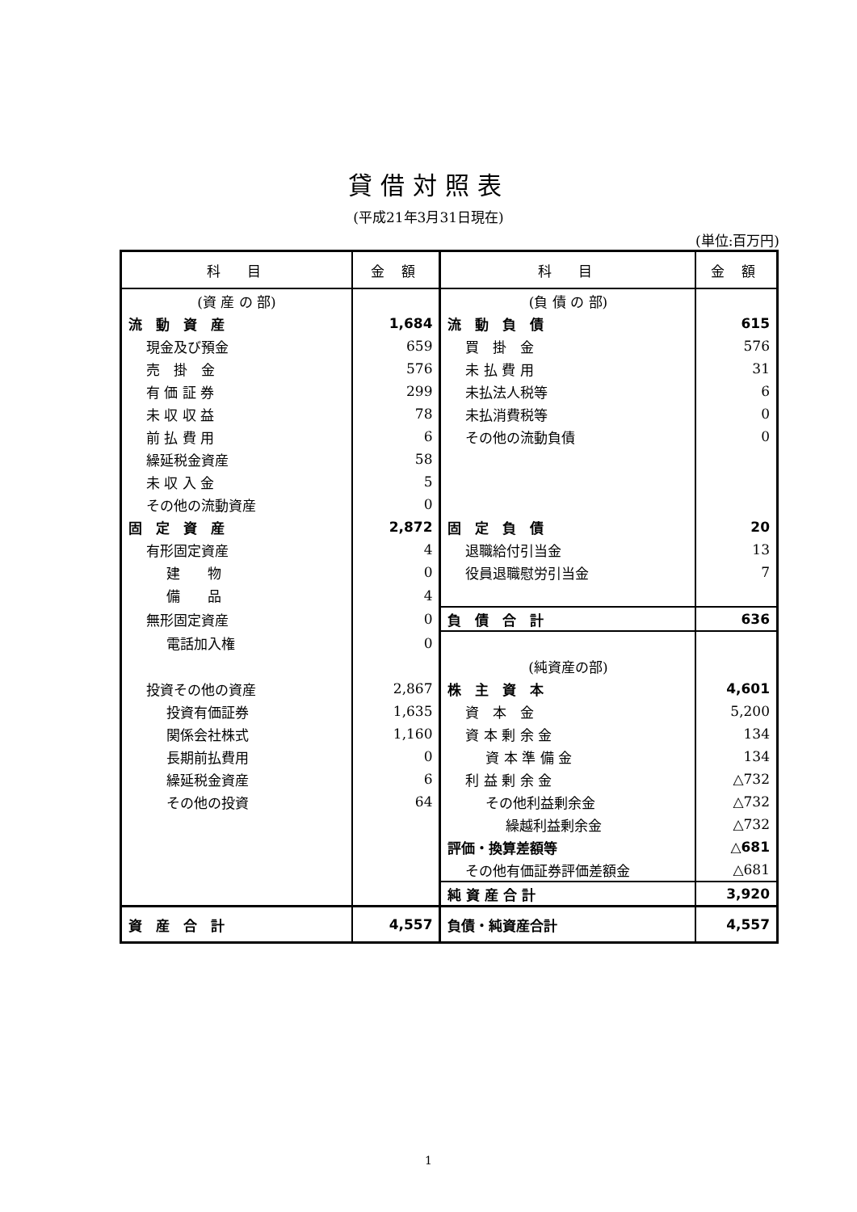貸借対照表
(平成21年3月31日現在)
(単位:百万円)
| 科 目 | 金 額 | 科 目 | 金 額 |
| --- | --- | --- | --- |
| (資 産 の 部) | | (負 債 の 部) | |
| 流 動 資 産 | 1,684 | 流 動 負 債 | 615 |
| 現金及び預金 | 659 | 買 掛 金 | 576 |
| 売 掛 金 | 576 | 未 払 費 用 | 31 |
| 有 価 証 券 | 299 | 未払法人税等 | 6 |
| 未 収 収 益 | 78 | 未払消費税等 | 0 |
| 前 払 費 用 | 6 | その他の流動負債 | 0 |
| 繰延税金資産 | 58 | | |
| 未 収 入 金 | 5 | | |
| その他の流動資産 | 0 | | |
| 固 定 資 産 | 2,872 | 固 定 負 債 | 20 |
| 有形固定資産 | 4 | 退職給付引当金 | 13 |
| 建 物 | 0 | 役員退職慰労引当金 | 7 |
| 備 品 | 4 | | |
| 無形固定資産 | 0 | 負 債 合 計 | 636 |
| 電話加入権 | 0 | | |
| | | (純資産の部) | |
| 投資その他の資産 | 2,867 | 株 主 資 本 | 4,601 |
| 投資有価証券 | 1,635 | 資 本 金 | 5,200 |
| 関係会社株式 | 1,160 | 資 本 剰 余 金 | 134 |
| 長期前払費用 | 0 | 資 本 準 備 金 | 134 |
| 繰延税金資産 | 6 | 利 益 剰 余 金 | △732 |
| その他の投資 | 64 | その他利益剰余金 | △732 |
| | | 繰越利益剰余金 | △732 |
| | | 評価・換算差額等 | △681 |
| | | その他有価証券評価差額金 | △681 |
| | | 純 資 産 合 計 | 3,920 |
| 資 産 合 計 | 4,557 | 負債・純資産合計 | 4,557 |
1